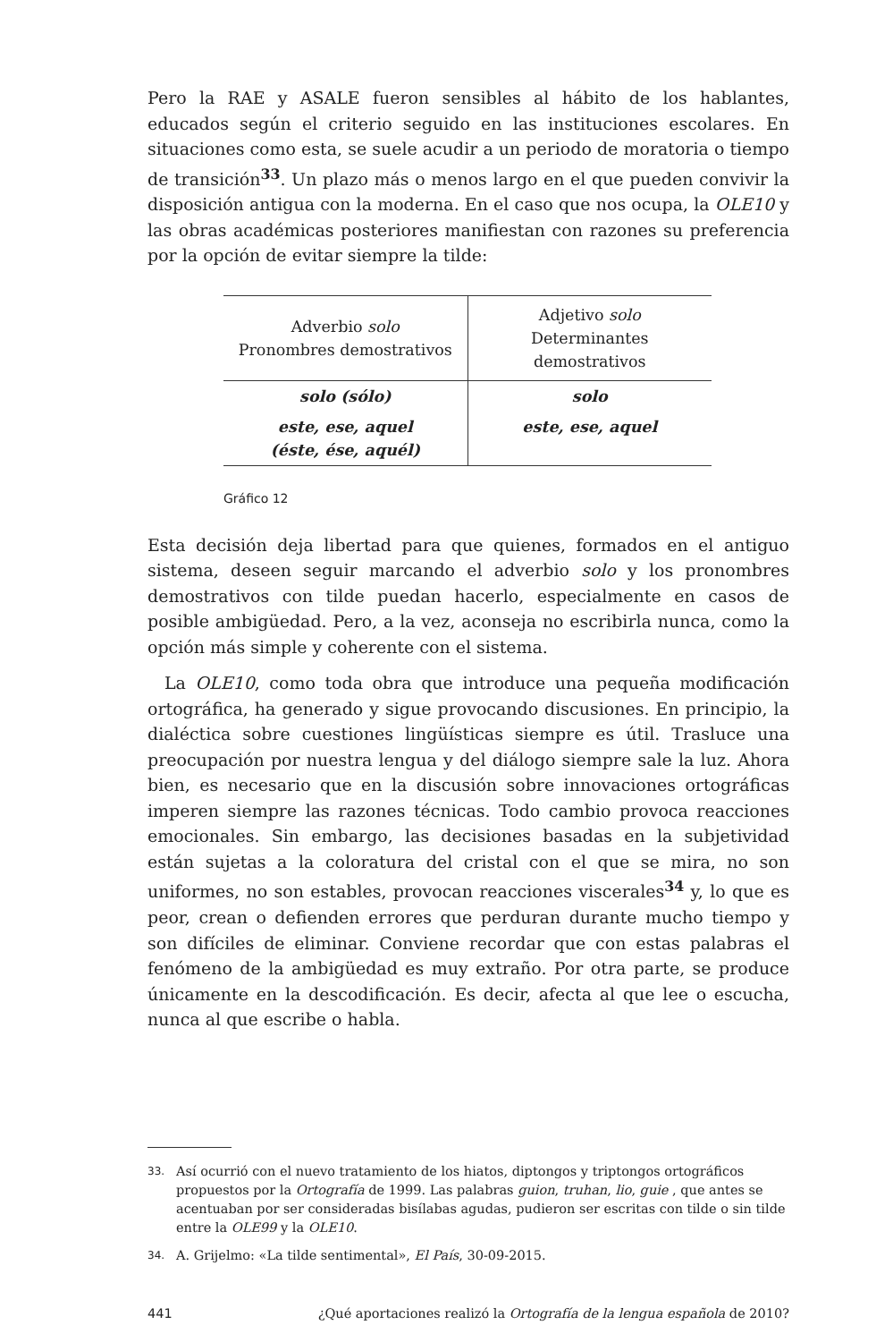Pero la RAE y ASALE fueron sensibles al hábito de los hablantes, educados según el criterio seguido en las instituciones escolares. En situaciones como esta, se suele acudir a un periodo de moratoria o tiempo de transición<sup>33</sup>. Un plazo más o menos largo en el que pueden convivir la disposición antigua con la moderna. En el caso que nos ocupa, la OLE10 y las obras académicas posteriores manifiestan con razones su preferencia por la opción de evitar siempre la tilde:
| Adverbio solo Pronombres demostrativos | Adjetivo solo Determinantes demostrativos |
| --- | --- |
| solo (sólo) | solo |
| este, ese, aquel (éste, ése, aquél) | este, ese, aquel |
Gráfico 12
Esta decisión deja libertad para que quienes, formados en el antiguo sistema, deseen seguir marcando el adverbio solo y los pronombres demostrativos con tilde puedan hacerlo, especialmente en casos de posible ambigüedad. Pero, a la vez, aconseja no escribirla nunca, como la opción más simple y coherente con el sistema.
La OLE10, como toda obra que introduce una pequeña modificación ortográfica, ha generado y sigue provocando discusiones. En principio, la dialéctica sobre cuestiones lingüísticas siempre es útil. Trasluce una preocupación por nuestra lengua y del diálogo siempre sale la luz. Ahora bien, es necesario que en la discusión sobre innovaciones ortográficas imperen siempre las razones técnicas. Todo cambio provoca reacciones emocionales. Sin embargo, las decisiones basadas en la subjetividad están sujetas a la coloratura del cristal con el que se mira, no son uniformes, no son estables, provocan reacciones viscerales<sup>34</sup> y, lo que es peor, crean o defienden errores que perduran durante mucho tiempo y son difíciles de eliminar. Conviene recordar que con estas palabras el fenómeno de la ambigüedad es muy extraño. Por otra parte, se produce únicamente en la descodificación. Es decir, afecta al que lee o escucha, nunca al que escribe o habla.
33. Así ocurrió con el nuevo tratamiento de los hiatos, diptongos y triptongos ortográficos propuestos por la Ortografía de 1999. Las palabras guion, truhan, lio, guie , que antes se acentuaban por ser consideradas bisílabas agudas, pudieron ser escritas con tilde o sin tilde entre la OLE99 y la OLE10.
34. A. Grijelmo: «La tilde sentimental», El País, 30-09-2015.
441 ¿Qué aportaciones realizó la Ortografía de la lengua española de 2010?